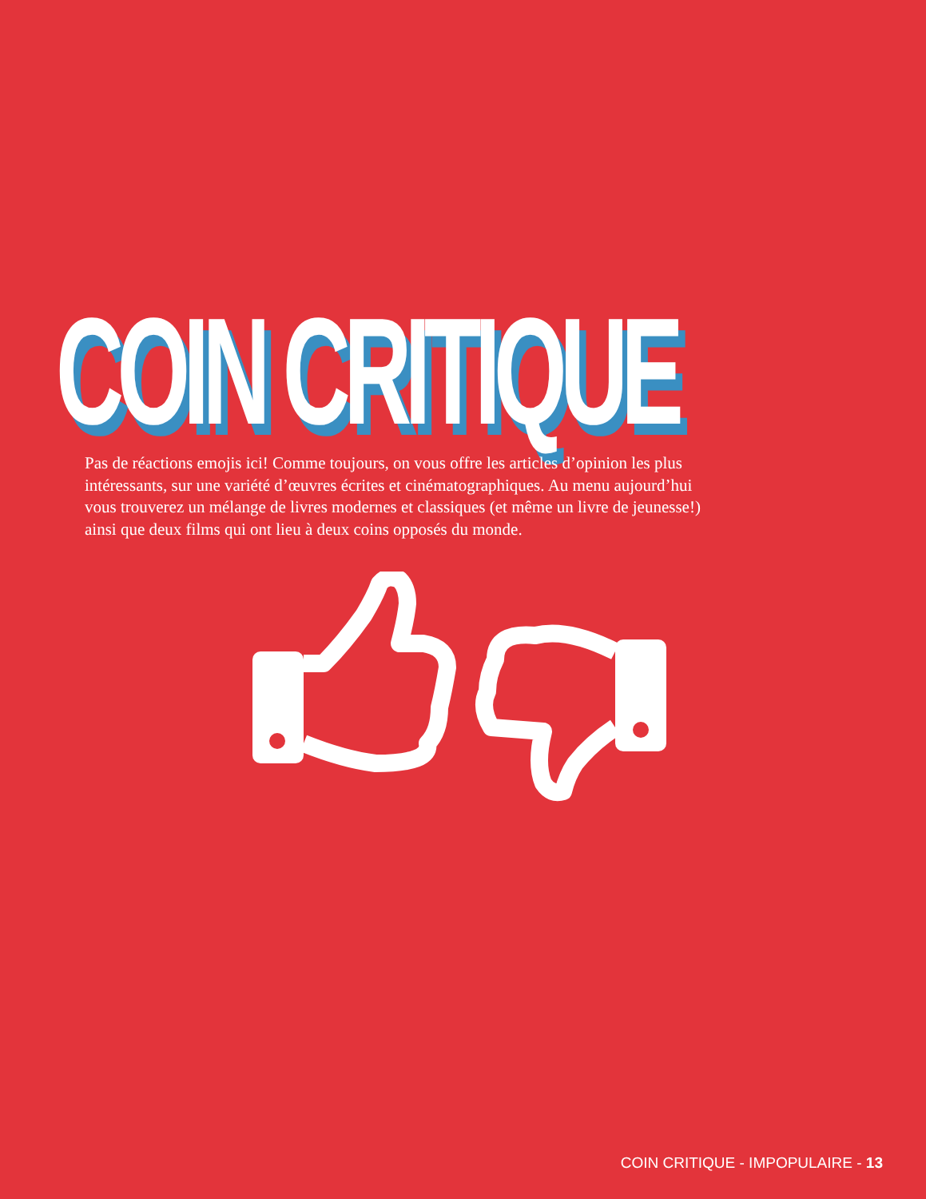COIN CRITIQUE
Pas de réactions emojis ici! Comme toujours, on vous offre les articles d’opinion les plus intéressants, sur une variété d’œuvres écrites et cinématographiques. Au menu aujourd’hui vous trouverez un mélange de livres modernes et classiques (et même un livre de jeunesse!) ainsi que deux films qui ont lieu à deux coins opposés du monde.
COIN CRITIQUE - IMPOPULAIRE - 13